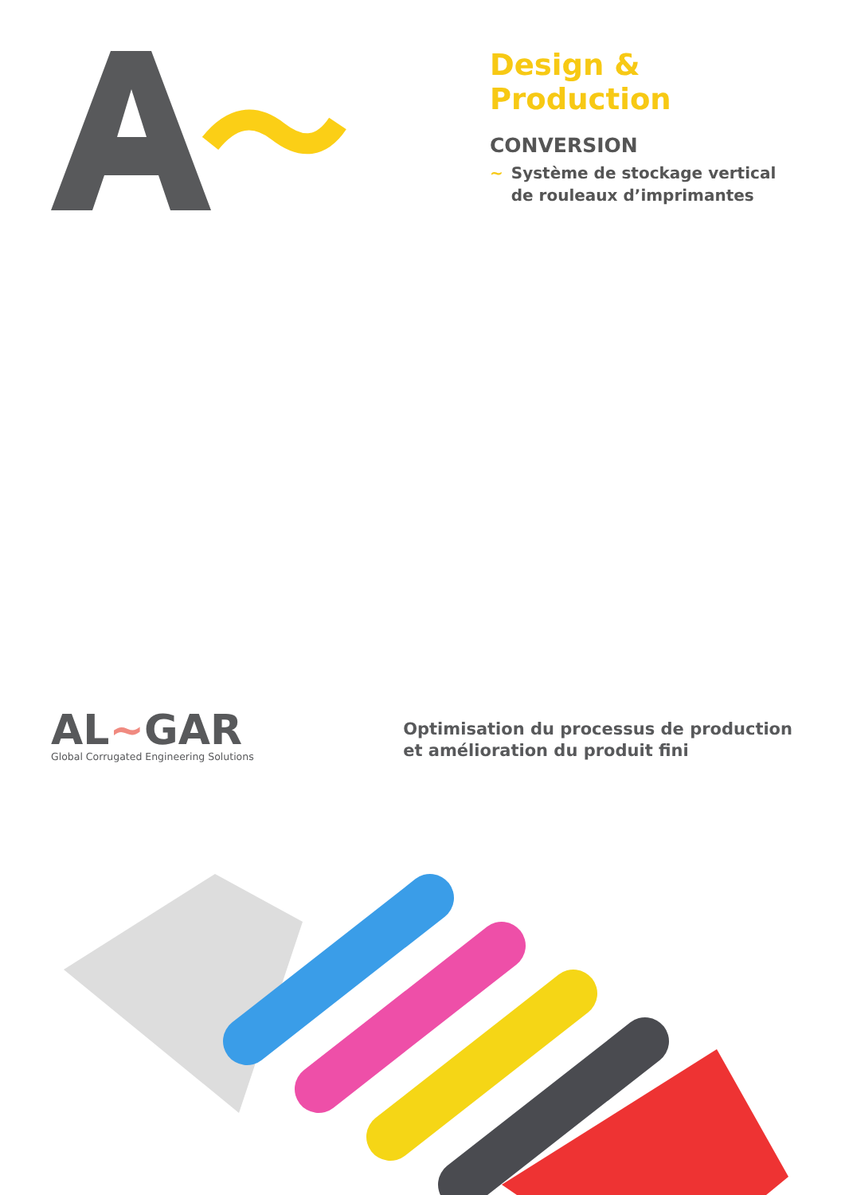Design & Production
CONVERSION
~ Système de stockage vertical de rouleaux d’imprimantes
AL~GAR
Global Corrugated Engineering Solutions
Optimisation du processus de production
et amélioration du produit fini